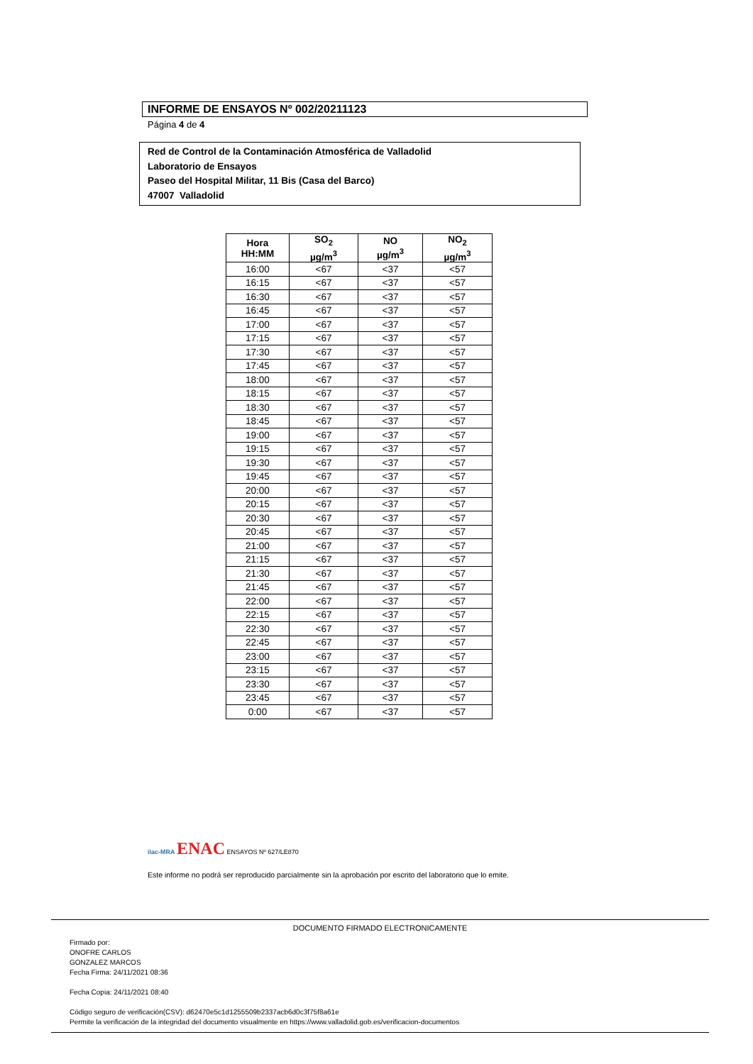INFORME DE ENSAYOS Nº 002/20211123
Página 4 de 4
Red de Control de la Contaminación Atmosférica de Valladolid
Laboratorio de Ensayos
Paseo del Hospital Militar, 11 Bis (Casa del Barco)
47007 Valladolid
| Hora HH:MM | SO<sub>2</sub> µg/m<sup>3</sup> | NO µg/m<sup>3</sup> | NO<sub>2</sub> µg/m<sup>3</sup> |
| --- | --- | --- | --- |
| 16:00 | <67 | <37 | <57 |
| 16:15 | <67 | <37 | <57 |
| 16:30 | <67 | <37 | <57 |
| 16:45 | <67 | <37 | <57 |
| 17:00 | <67 | <37 | <57 |
| 17:15 | <67 | <37 | <57 |
| 17:30 | <67 | <37 | <57 |
| 17:45 | <67 | <37 | <57 |
| 18:00 | <67 | <37 | <57 |
| 18:15 | <67 | <37 | <57 |
| 18:30 | <67 | <37 | <57 |
| 18:45 | <67 | <37 | <57 |
| 19:00 | <67 | <37 | <57 |
| 19:15 | <67 | <37 | <57 |
| 19:30 | <67 | <37 | <57 |
| 19:45 | <67 | <37 | <57 |
| 20:00 | <67 | <37 | <57 |
| 20:15 | <67 | <37 | <57 |
| 20:30 | <67 | <37 | <57 |
| 20:45 | <67 | <37 | <57 |
| 21:00 | <67 | <37 | <57 |
| 21:15 | <67 | <37 | <57 |
| 21:30 | <67 | <37 | <57 |
| 21:45 | <67 | <37 | <57 |
| 22:00 | <67 | <37 | <57 |
| 22:15 | <67 | <37 | <57 |
| 22:30 | <67 | <37 | <57 |
| 22:45 | <67 | <37 | <57 |
| 23:00 | <67 | <37 | <57 |
| 23:15 | <67 | <37 | <57 |
| 23:30 | <67 | <37 | <57 |
| 23:45 | <67 | <37 | <57 |
| 0:00 | <67 | <37 | <57 |
ilac-MRA ENAC ENSAYOS Nº 627/LE870
Este informe no podrá ser reproducido parcialmente sin la aprobación por escrito del laboratorio que lo emite.
DOCUMENTO FIRMADO ELECTRONICAMENTE
Firmado por:
ONOFRE CARLOS
GONZALEZ MARCOS
Fecha Firma: 24/11/2021 08:36
Fecha Copia: 24/11/2021 08:40
Código seguro de verificación(CSV): d62470e5c1d1255509b2337acb6d0c3f75f8a61e
Permite la verificación de la integridad del documento visualmente en https://www.valladolid.gob.es/verificacion-documentos